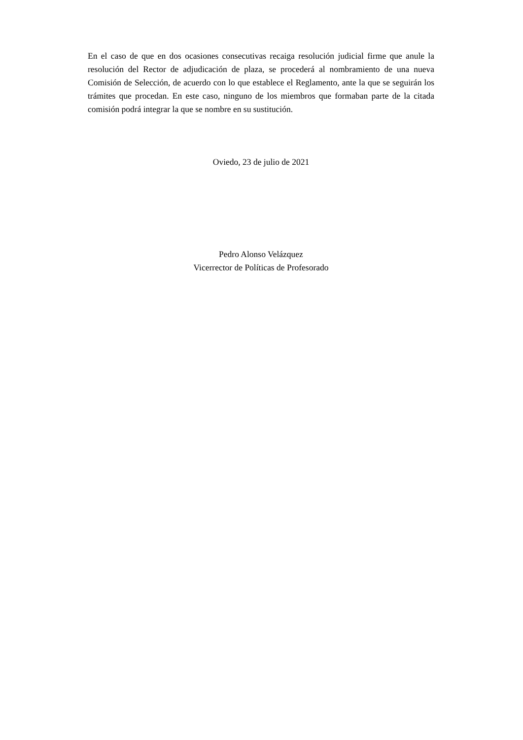En el caso de que en dos ocasiones consecutivas recaiga resolución judicial firme que anule la resolución del Rector de adjudicación de plaza, se procederá al nombramiento de una nueva Comisión de Selección, de acuerdo con lo que establece el Reglamento, ante la que se seguirán los trámites que procedan. En este caso, ninguno de los miembros que formaban parte de la citada comisión podrá integrar la que se nombre en su sustitución.
Oviedo, 23 de julio de 2021
Pedro Alonso Velázquez
Vicerrector de Políticas de Profesorado